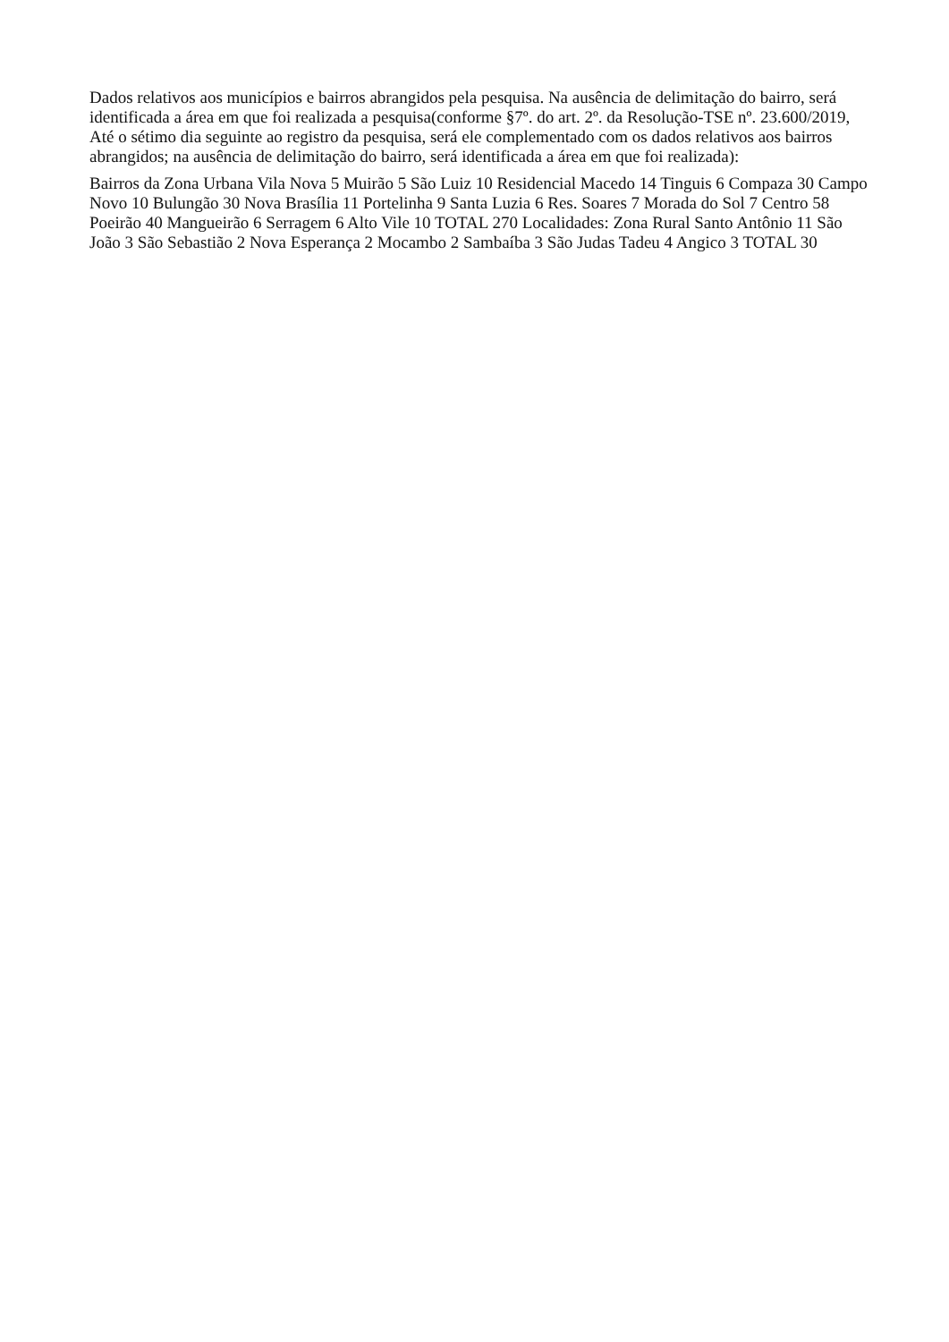Dados relativos aos municípios e bairros abrangidos pela pesquisa. Na ausência de delimitação do bairro, será identificada a área em que foi realizada a pesquisa(conforme §7º. do art. 2º. da Resolução-TSE nº. 23.600/2019, Até o sétimo dia seguinte ao registro da pesquisa, será ele complementado com os dados relativos aos bairros abrangidos; na ausência de delimitação do bairro, será identificada a área em que foi realizada):
Bairros da Zona Urbana Vila Nova 5 Muirão 5 São Luiz 10 Residencial Macedo 14 Tinguis 6 Compaza 30 Campo Novo 10 Bulungão 30 Nova Brasília 11 Portelinha 9 Santa Luzia 6 Res. Soares 7 Morada do Sol 7 Centro 58 Poeirão 40 Mangueirão 6 Serragem 6 Alto Vile 10 TOTAL 270 Localidades: Zona Rural Santo Antônio 11 São João 3 São Sebastião 2 Nova Esperança 2 Mocambo 2 Sambaíba 3 São Judas Tadeu 4 Angico 3 TOTAL 30